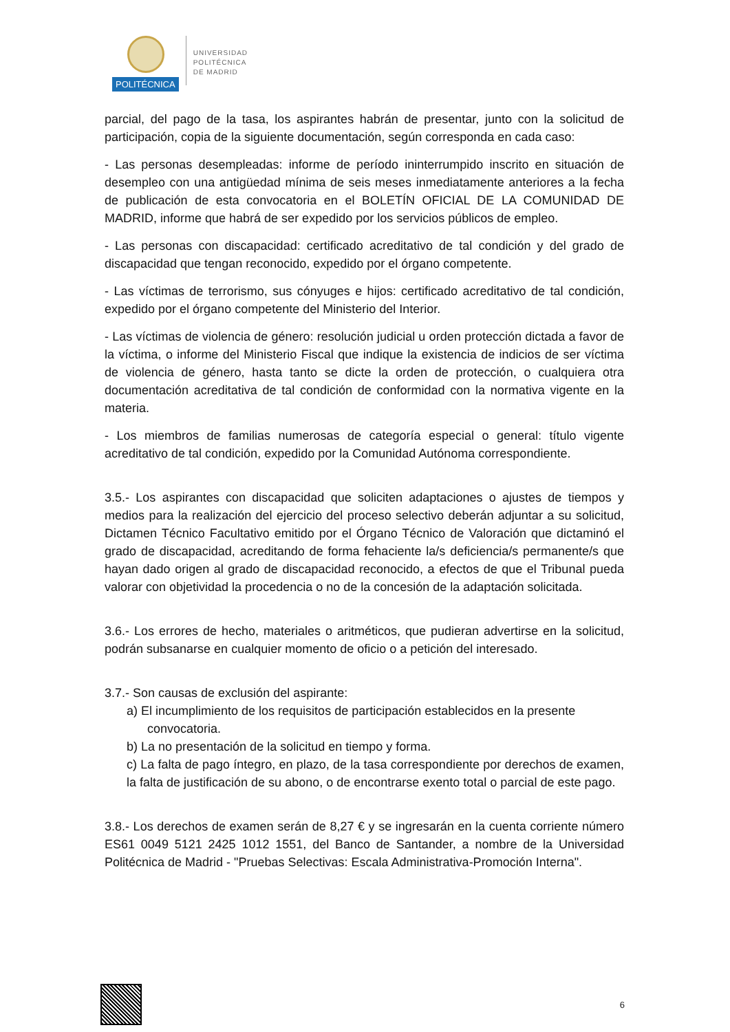POLITÉCNICA
UNIVERSIDAD
POLITÉCNICA
DE MADRID
parcial, del pago de la tasa, los aspirantes habrán de presentar, junto con la solicitud de participación, copia de la siguiente documentación, según corresponda en cada caso:
- Las personas desempleadas: informe de período ininterrumpido inscrito en situación de desempleo con una antigüedad mínima de seis meses inmediatamente anteriores a la fecha de publicación de esta convocatoria en el BOLETÍN OFICIAL DE LA COMUNIDAD DE MADRID, informe que habrá de ser expedido por los servicios públicos de empleo.
- Las personas con discapacidad: certificado acreditativo de tal condición y del grado de discapacidad que tengan reconocido, expedido por el órgano competente.
- Las víctimas de terrorismo, sus cónyuges e hijos: certificado acreditativo de tal condición, expedido por el órgano competente del Ministerio del Interior.
- Las víctimas de violencia de género: resolución judicial u orden protección dictada a favor de la víctima, o informe del Ministerio Fiscal que indique la existencia de indicios de ser víctima de violencia de género, hasta tanto se dicte la orden de protección, o cualquiera otra documentación acreditativa de tal condición de conformidad con la normativa vigente en la materia.
- Los miembros de familias numerosas de categoría especial o general: título vigente acreditativo de tal condición, expedido por la Comunidad Autónoma correspondiente.
3.5.- Los aspirantes con discapacidad que soliciten adaptaciones o ajustes de tiempos y medios para la realización del ejercicio del proceso selectivo deberán adjuntar a su solicitud, Dictamen Técnico Facultativo emitido por el Órgano Técnico de Valoración que dictaminó el grado de discapacidad, acreditando de forma fehaciente la/s deficiencia/s permanente/s que hayan dado origen al grado de discapacidad reconocido, a efectos de que el Tribunal pueda valorar con objetividad la procedencia o no de la concesión de la adaptación solicitada.
3.6.- Los errores de hecho, materiales o aritméticos, que pudieran advertirse en la solicitud, podrán subsanarse en cualquier momento de oficio o a petición del interesado.
3.7.- Son causas de exclusión del aspirante:
a) El incumplimiento de los requisitos de participación establecidos en la presente
convocatoria.
b) La no presentación de la solicitud en tiempo y forma.
c) La falta de pago íntegro, en plazo, de la tasa correspondiente por derechos de examen, la falta de justificación de su abono, o de encontrarse exento total o parcial de este pago.
3.8.- Los derechos de examen serán de 8,27 € y se ingresarán en la cuenta corriente número ES61 0049 5121 2425 1012 1551, del Banco de Santander, a nombre de la Universidad Politécnica de Madrid - "Pruebas Selectivas: Escala Administrativa-Promoción Interna".
6